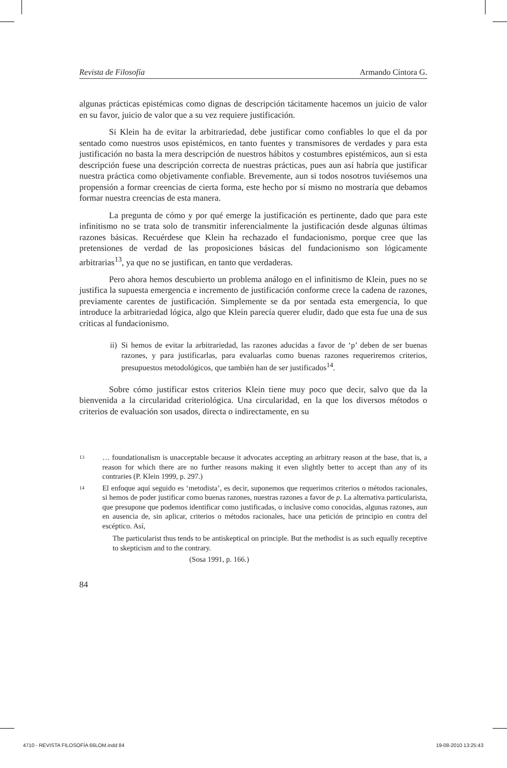Revista de Filosofía Armando Cíntora G.
algunas prácticas epistémicas como dignas de descripción tácitamente hacemos un juicio de valor en su favor, juicio de valor que a su vez requiere justificación.
Si Klein ha de evitar la arbitrariedad, debe justificar como confiables lo que el da por sentado como nuestros usos epistémicos, en tanto fuentes y transmisores de verdades y para esta justificación no basta la mera descripción de nuestros hábitos y costumbres epistémicos, aun si esta descripción fuese una descripción correcta de nuestras prácticas, pues aun así habría que justificar nuestra práctica como objetivamente confiable. Brevemente, aun si todos nosotros tuviésemos una propensión a formar creencias de cierta forma, este hecho por sí mismo no mostraría que debamos formar nuestra creencias de esta manera.
La pregunta de cómo y por qué emerge la justificación es pertinente, dado que para este infinitismo no se trata solo de transmitir inferencialmente la justificación desde algunas últimas razones básicas. Recuérdese que Klein ha rechazado el fundacionismo, porque cree que las pretensiones de verdad de las proposiciones básicas del fundacionismo son lógicamente arbitrarias<sup>13</sup>, ya que no se justifican, en tanto que verdaderas.
Pero ahora hemos descubierto un problema análogo en el infinitismo de Klein, pues no se justifica la supuesta emergencia e incremento de justificación conforme crece la cadena de razones, previamente carentes de justificación. Simplemente se da por sentada esta emergencia, lo que introduce la arbitrariedad lógica, algo que Klein parecía querer eludir, dado que esta fue una de sus críticas al fundacionismo.
ii)
Si hemos de evitar la arbitrariedad, las razones aducidas a favor de ‘p’ deben de ser buenas razones, y para justificarlas, para evaluarlas como buenas razones requeriremos criterios, presupuestos metodológicos, que también han de ser justificados<sup>14</sup>.
Sobre cómo justificar estos criterios Klein tiene muy poco que decir, salvo que da la bienvenida a la circularidad criteriológica. Una circularidad, en la que los diversos métodos o criterios de evaluación son usados, directa o indirectamente, en su
13 … foundationalism is unacceptable because it advocates accepting an arbitrary reason at the base, that is, a reason for which there are no further reasons making it even slightly better to accept than any of its contraries (P. Klein 1999, p. 297.)
14 El enfoque aquí seguido es ‘metodista’, es decir, suponemos que requerimos criterios o métodos racionales, si hemos de poder justificar como buenas razones, nuestras razones a favor de p. La alternativa particularista, que presupone que podemos identificar como justificadas, o inclusive como conocidas, algunas razones, aun en ausencia de, sin aplicar, criterios o métodos racionales, hace una petición de principio en contra del escéptico. Así,
The particularist thus tends to be antiskeptical on principle. But the methodist is as such equally receptive to skepticism and to the contrary.
(Sosa 1991, p. 166.)
84
4710 - REVISTA FILOSOFÍA 66LOM.indd 84 19-08-2010 13:25:43